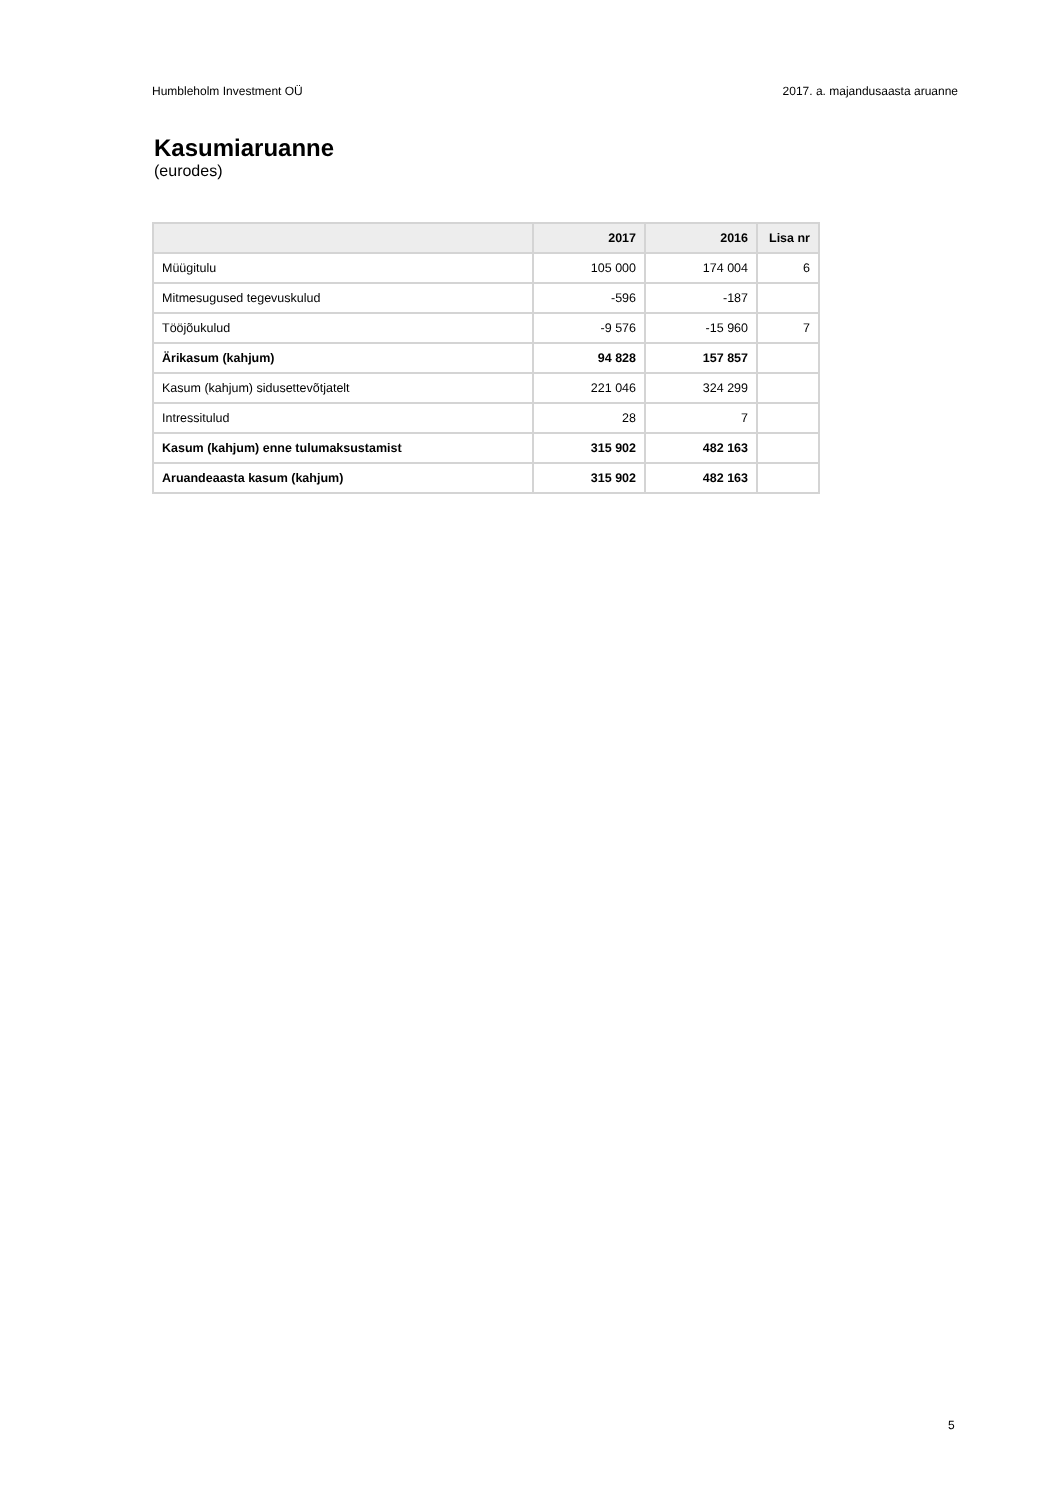Humbleholm Investment OÜ 2017. a. majandusaasta aruanne
Kasumiaruanne
(eurodes)
| | 2017 | 2016 | Lisa nr |
| --- | --- | --- | --- |
| Müügitulu | 105 000 | 174 004 | 6 |
| Mitmesugused tegevuskulud | -596 | -187 | |
| Tööjõukulud | -9 576 | -15 960 | 7 |
| Ärikasum (kahjum) | 94 828 | 157 857 | |
| Kasum (kahjum) sidusettevõtjatelt | 221 046 | 324 299 | |
| Intressitulud | 28 | 7 | |
| Kasum (kahjum) enne tulumaksustamist | 315 902 | 482 163 | |
| Aruandeaasta kasum (kahjum) | 315 902 | 482 163 | |
5